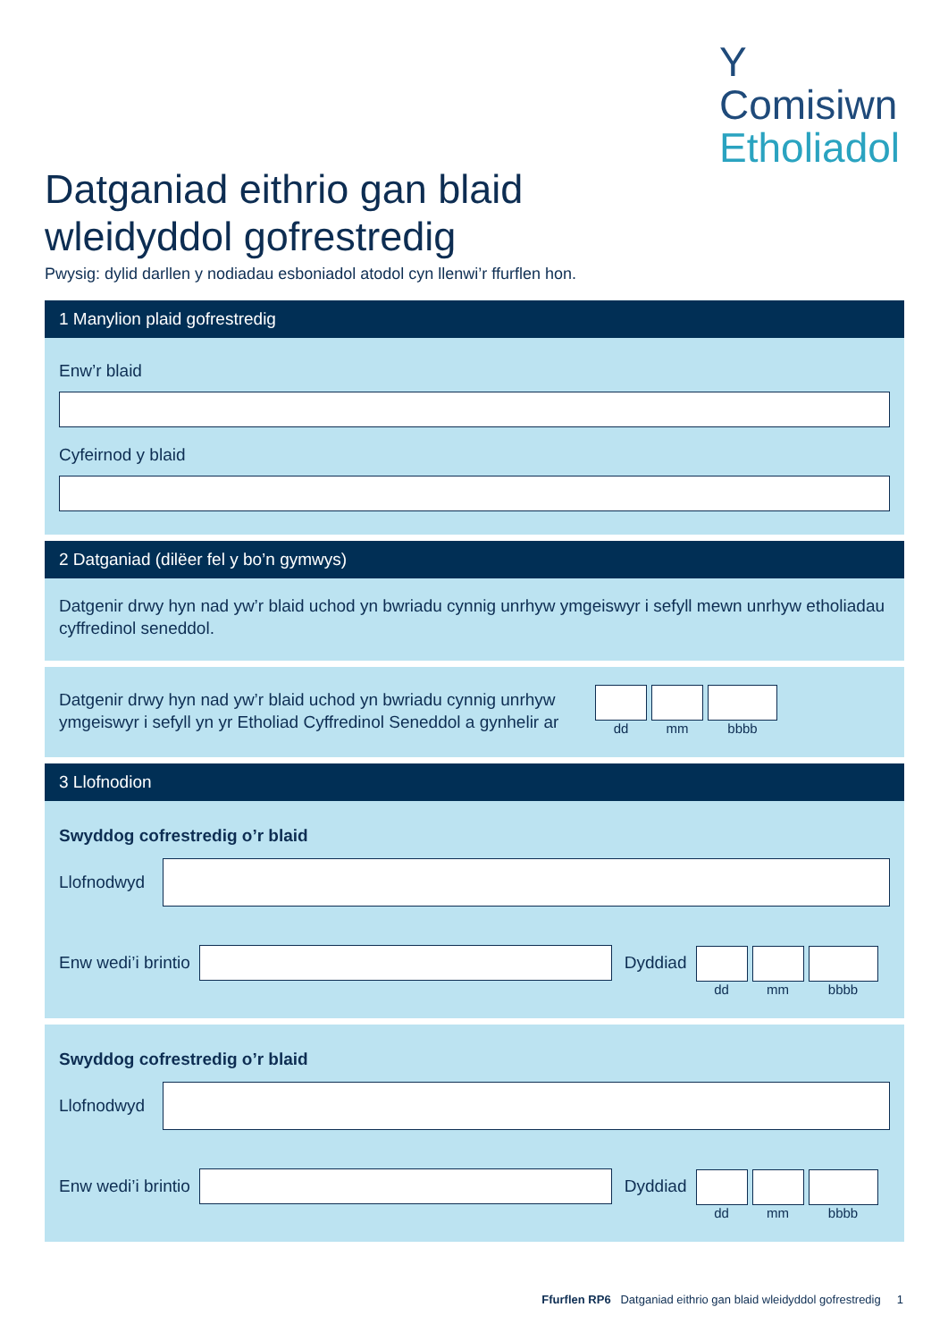Y
Comisiwn
Etholiadol
Datganiad eithrio gan blaid
wleidyddol gofrestredig
Pwysig: dylid darllen y nodiadau esboniadol atodol cyn llenwi’r ffurflen hon.
1 Manylion plaid gofrestredig
Enw’r blaid
Cyfeirnod y blaid
2 Datganiad (dilëer fel y bo’n gymwys)
Datgenir drwy hyn nad yw’r blaid uchod yn bwriadu cynnig unrhyw ymgeiswyr i sefyll mewn unrhyw etholiadau cyffredinol seneddol.
Datgenir drwy hyn nad yw’r blaid uchod yn bwriadu cynnig unrhyw ymgeiswyr i sefyll yn yr Etholiad Cyffredinol Seneddol a gynhelir ar
dd mm bbbb
3 Llofnodion
Swyddog cofrestredig o’r blaid
Llofnodwyd
Enw wedi’i brintio Dyddiad
dd mm bbbb
Swyddog cofrestredig o’r blaid
Llofnodwyd
Enw wedi’i brintio Dyddiad
dd mm bbbb
Ffurflen RP6 Datganiad eithrio gan blaid wleidyddol gofrestredig 1